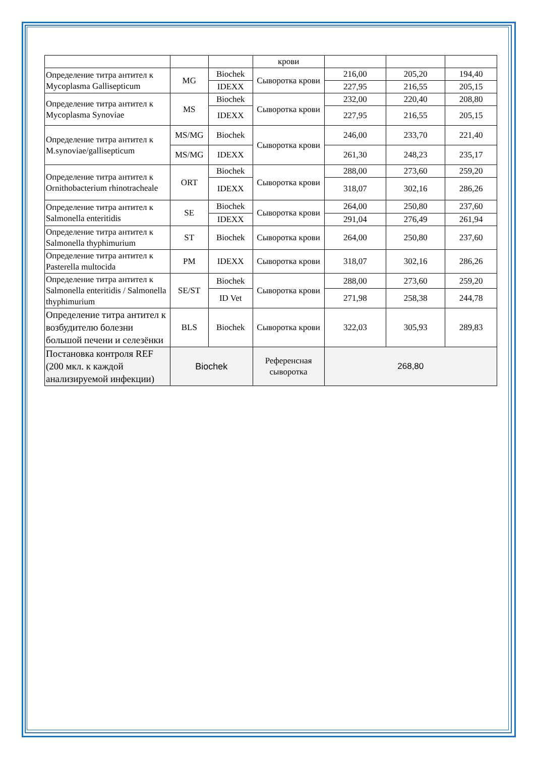| | | | крови | | | |
| Определение титра антител к Mycoplasma Gallisepticum | MG | Biochek | Сыворотка крови | 216,00 | 205,20 | 194,40 |
| | | IDEXX | | 227,95 | 216,55 | 205,15 |
| Определение титра антител к Mycoplasma Synoviae | MS | Biochek | Сыворотка крови | 232,00 | 220,40 | 208,80 |
| | | IDEXX | | 227,95 | 216,55 | 205,15 |
| Определение титра антител к M.synoviae/gallisepticum | MS/MG | Biochek | Сыворотка крови | 246,00 | 233,70 | 221,40 |
| | MS/MG | IDEXX | | 261,30 | 248,23 | 235,17 |
| Определение титра антител к Ornithobacterium rhinotracheale | ORT | Biochek | Сыворотка крови | 288,00 | 273,60 | 259,20 |
| | | IDEXX | | 318,07 | 302,16 | 286,26 |
| Определение титра антител к Salmonella enteritidis | SE | Biochek | Сыворотка крови | 264,00 | 250,80 | 237,60 |
| | | IDEXX | | 291,04 | 276,49 | 261,94 |
| Определение титра антител к Salmonella thyphimurium | ST | Biochek | Сыворотка крови | 264,00 | 250,80 | 237,60 |
| Определение титра антител к Pasterella multocida | PM | IDEXX | Сыворотка крови | 318,07 | 302,16 | 286,26 |
| Определение титра антител к Salmonella enteritidis / Salmonella thyphimurium | SE/ST | Biochek | Сыворотка крови | 288,00 | 273,60 | 259,20 |
| | | ID Vet | | 271,98 | 258,38 | 244,78 |
| Определение титра антител к возбудителю болезни большой печени и селезёнки | BLS | Biochek | Сыворотка крови | 322,03 | 305,93 | 289,83 |
| Постановка контроля REF (200 мкл. к каждой анализируемой инфекции) | Biochek | | Референсная сыворотка | 268,80 | | |